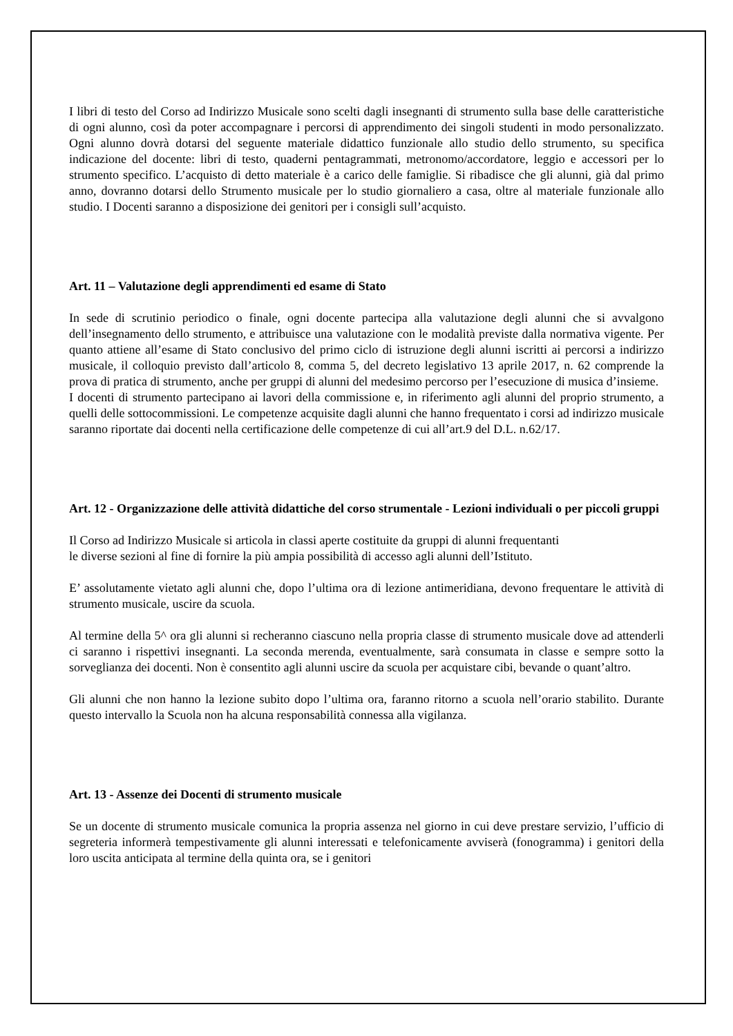I libri di testo del Corso ad Indirizzo Musicale sono scelti dagli insegnanti di strumento sulla base delle caratteristiche di ogni alunno, così da poter accompagnare i percorsi di apprendimento dei singoli studenti in modo personalizzato. Ogni alunno dovrà dotarsi del seguente materiale didattico funzionale allo studio dello strumento, su specifica indicazione del docente: libri di testo, quaderni pentagrammati, metronomo/accordatore, leggio e accessori per lo strumento specifico. L’acquisto di detto materiale è a carico delle famiglie. Si ribadisce che gli alunni, già dal primo anno, dovranno dotarsi dello Strumento musicale per lo studio giornaliero a casa, oltre al materiale funzionale allo studio. I Docenti saranno a disposizione dei genitori per i consigli sull’acquisto.
Art. 11 – Valutazione degli apprendimenti ed esame di Stato
In sede di scrutinio periodico o finale, ogni docente partecipa alla valutazione degli alunni che si avvalgono dell’insegnamento dello strumento, e attribuisce una valutazione con le modalità previste dalla normativa vigente. Per quanto attiene all’esame di Stato conclusivo del primo ciclo di istruzione degli alunni iscritti ai percorsi a indirizzo musicale, il colloquio previsto dall’articolo 8, comma 5, del decreto legislativo 13 aprile 2017, n. 62 comprende la prova di pratica di strumento, anche per gruppi di alunni del medesimo percorso per l’esecuzione di musica d’insieme.
I docenti di strumento partecipano ai lavori della commissione e, in riferimento agli alunni del proprio strumento, a quelli delle sottocommissioni. Le competenze acquisite dagli alunni che hanno frequentato i corsi ad indirizzo musicale saranno riportate dai docenti nella certificazione delle competenze di cui all’art.9 del D.L. n.62/17.
Art. 12 - Organizzazione delle attività didattiche del corso strumentale - Lezioni individuali o per piccoli gruppi
Il Corso ad Indirizzo Musicale si articola in classi aperte costituite da gruppi di alunni frequentanti
le diverse sezioni al fine di fornire la più ampia possibilità di accesso agli alunni dell’Istituto.
E’ assolutamente vietato agli alunni che, dopo l’ultima ora di lezione antimeridiana, devono frequentare le attività di strumento musicale, uscire da scuola.
Al termine della 5^ ora gli alunni si recheranno ciascuno nella propria classe di strumento musicale dove ad attenderli ci saranno i rispettivi insegnanti. La seconda merenda, eventualmente, sarà consumata in classe e sempre sotto la sorveglianza dei docenti. Non è consentito agli alunni uscire da scuola per acquistare cibi, bevande o quant’altro.
Gli alunni che non hanno la lezione subito dopo l’ultima ora, faranno ritorno a scuola nell’orario stabilito. Durante questo intervallo la Scuola non ha alcuna responsabilità connessa alla vigilanza.
Art. 13 - Assenze dei Docenti di strumento musicale
Se un docente di strumento musicale comunica la propria assenza nel giorno in cui deve prestare servizio, l’ufficio di segreteria informerà tempestivamente gli alunni interessati e telefonicamente avviserà (fonogramma) i genitori della loro uscita anticipata al termine della quinta ora, se i genitori